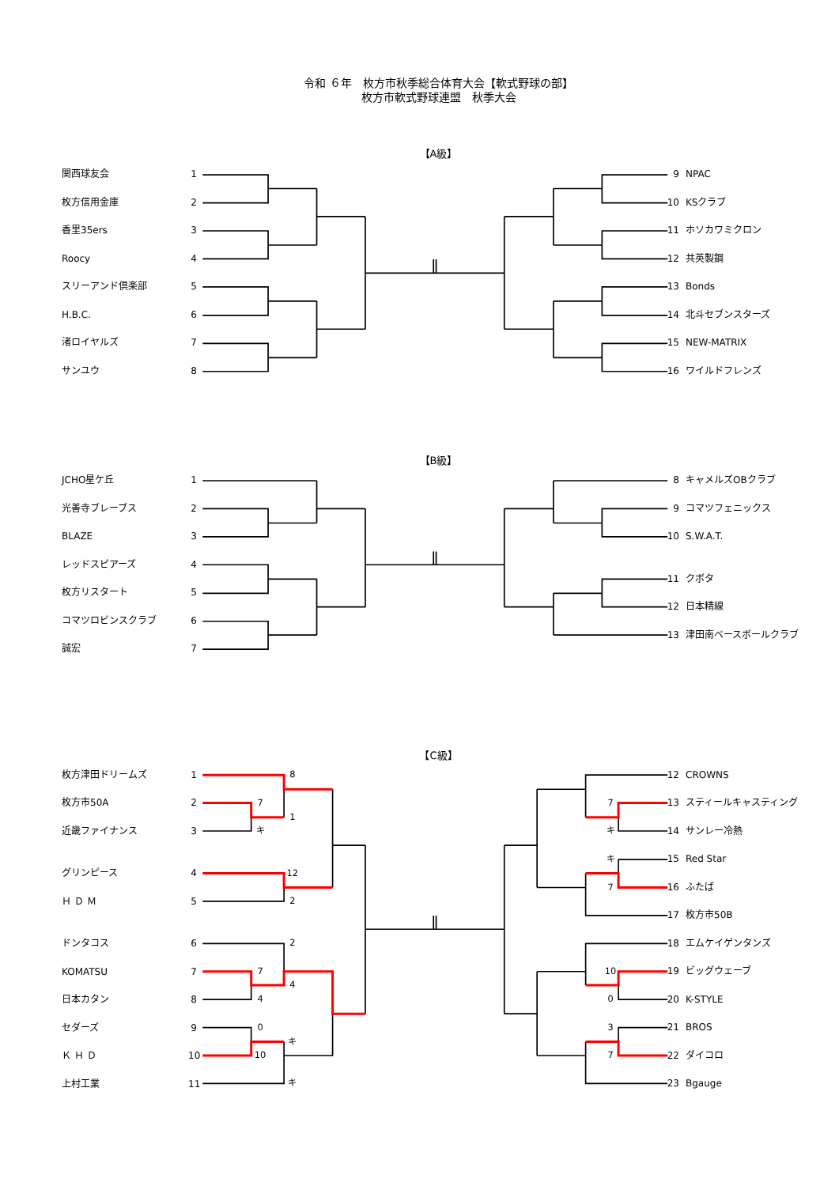8
7
1
キ
12
2
2
7
4
4
0
キ
10
キ
7
キ
キ
7
10
0
3
7
令和 ６年　枚方市秋季総合体育大会【軟式野球の部】
枚方市軟式野球連盟　秋季大会
【A級】
関西球友会 1
枚方信用金庫 2
香里35ers 3
Roocy 4
スリーアンド倶楽部 5
H.B.C. 6
渚ロイヤルズ 7
サンユウ 8
9 NPAC
10 KSクラブ
11 ホソカワミクロン
12 共英製鋼
13 Bonds
14 北斗セブンスターズ
15 NEW-MATRIX
16 ワイルドフレンズ
【B級】
JCHO星ケ丘 1
光善寺ブレーブス 2
BLAZE 3
レッドスピアーズ 4
枚方リスタート 5
コマツロビンスクラブ 6
誠宏 7
8 キャメルズOBクラブ
9 コマツフェニックス
10 S.W.A.T.
11 クボタ
12 日本精線
13 津田南ベースボールクラブ
【C級】
枚方津田ドリームズ 1
枚方市50A 2
近畿ファイナンス 3
グリンピース 4
Ｈ Ｄ Ｍ 5
ドンタコス 6
KOMATSU 7
日本カタン 8
セダーズ 9
Ｋ Ｈ Ｄ 10
上村工業 11
12 CROWNS
13 スティールキャスティング
14 サンレー冷熱
15 Red Star
16 ふたば
17 枚方市50B
18 エムケイゲンタンズ
19 ビッグウェーブ
20 K-STYLE
21 BROS
22 ダイコロ
23 Bgauge